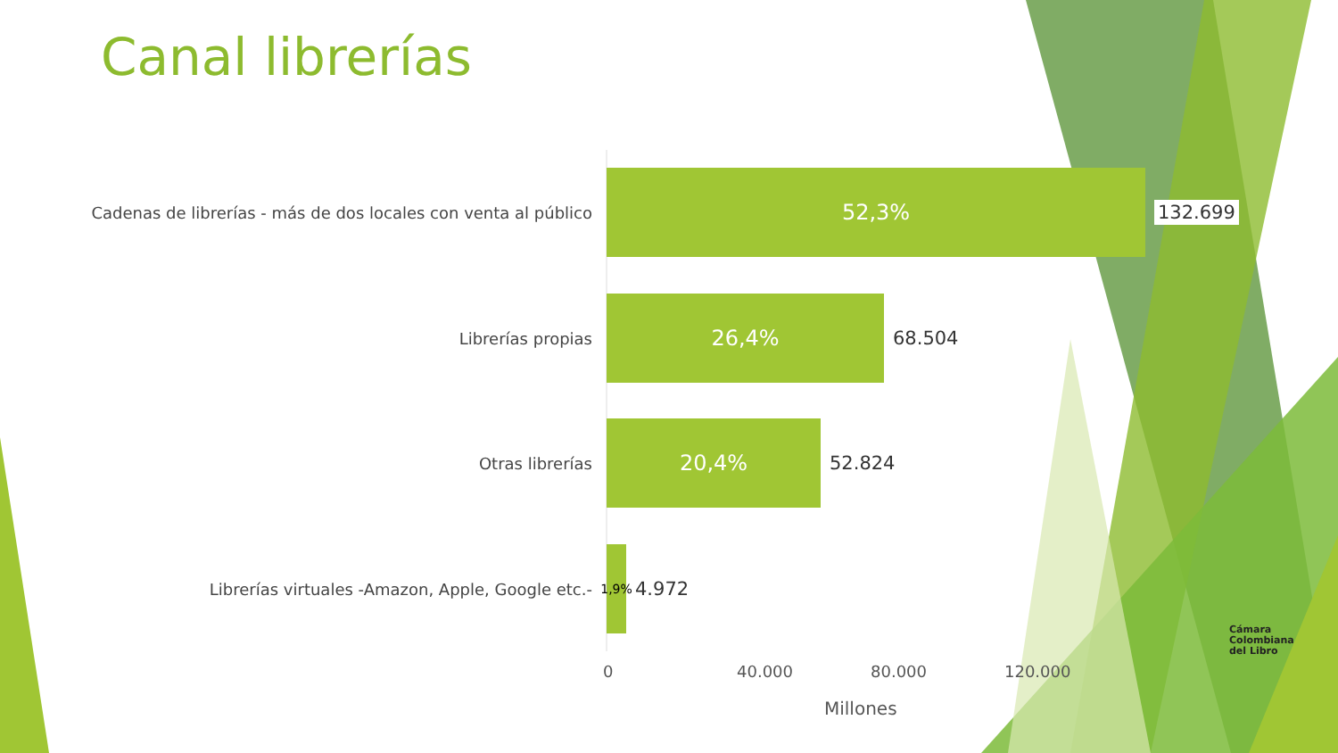Canal librerías
Cadenas de librerías - más de dos locales con venta al público
52,3%
132.699
Librerías propias
26,4%
68.504
Otras librerías
20,4%
52.824
Librerías virtuales -Amazon, Apple, Google etc.-
1,9%
4.972
0 40.000 80.000 120.000
Millones
Cámara
Colombiana
del Libro